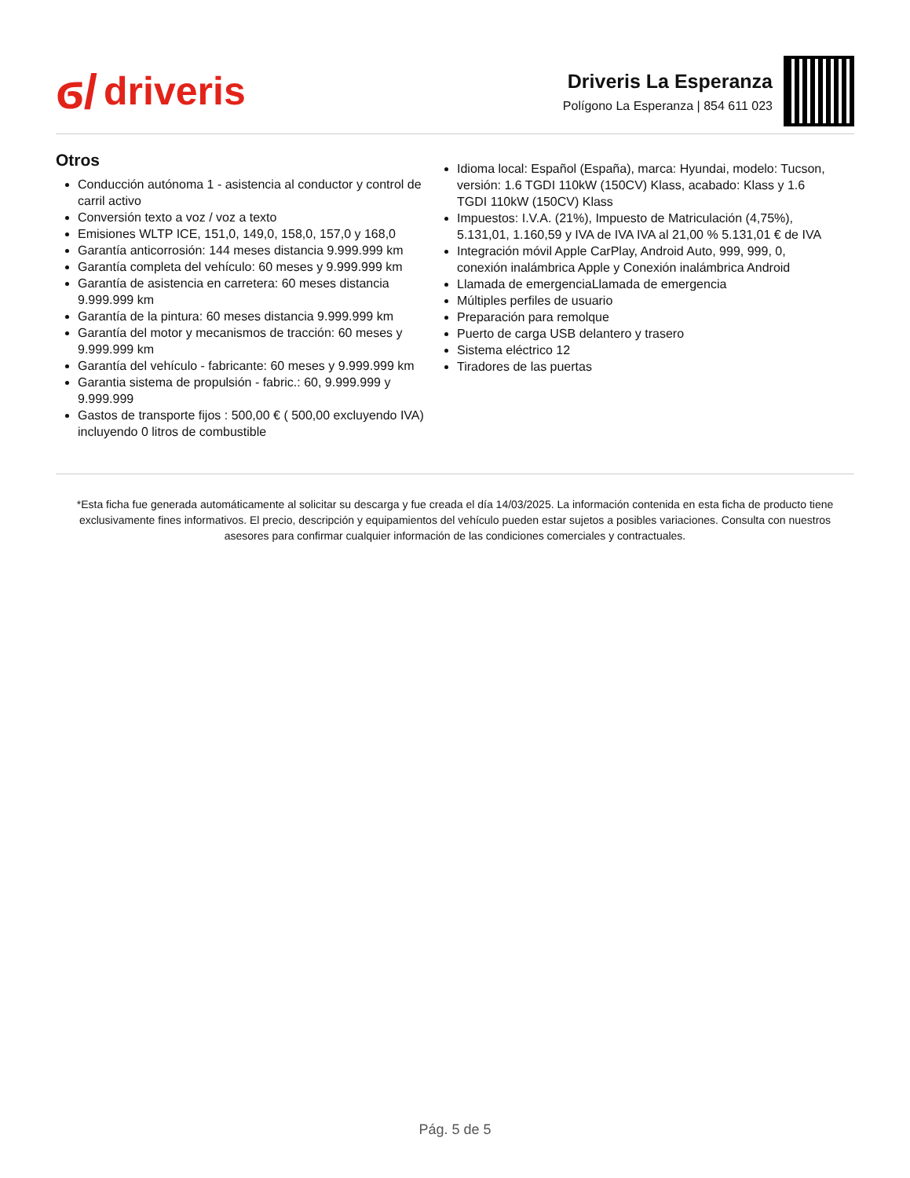ϭ/ driveris
Driveris La Esperanza
Polígono La Esperanza | 854 611 023
Otros
Conducción autónoma 1 - asistencia al conductor y control de carril activo
Conversión texto a voz / voz a texto
Emisiones WLTP ICE, 151,0, 149,0, 158,0, 157,0 y 168,0
Garantía anticorrosión: 144 meses distancia 9.999.999 km
Garantía completa del vehículo: 60 meses y 9.999.999 km
Garantía de asistencia en carretera: 60 meses distancia 9.999.999 km
Garantía de la pintura: 60 meses distancia 9.999.999 km
Garantía del motor y mecanismos de tracción: 60 meses y 9.999.999 km
Garantía del vehículo - fabricante: 60 meses y 9.999.999 km
Garantia sistema de propulsión - fabric.: 60, 9.999.999 y 9.999.999
Gastos de transporte fijos : 500,00 € ( 500,00 excluyendo IVA) incluyendo 0 litros de combustible
Idioma local: Español (España), marca: Hyundai, modelo: Tucson, versión: 1.6 TGDI 110kW (150CV) Klass, acabado: Klass y 1.6 TGDI 110kW (150CV) Klass
Impuestos: I.V.A. (21%), Impuesto de Matriculación (4,75%), 5.131,01, 1.160,59 y IVA de IVA IVA al 21,00 % 5.131,01 € de IVA
Integración móvil Apple CarPlay, Android Auto, 999, 999, 0, conexión inalámbrica Apple y Conexión inalámbrica Android
Llamada de emergenciaLlamada de emergencia
Múltiples perfiles de usuario
Preparación para remolque
Puerto de carga USB delantero y trasero
Sistema eléctrico 12
Tiradores de las puertas
*Esta ficha fue generada automáticamente al solicitar su descarga y fue creada el día 14/03/2025. La información contenida en esta ficha de producto tiene exclusivamente fines informativos. El precio, descripción y equipamientos del vehículo pueden estar sujetos a posibles variaciones. Consulta con nuestros asesores para confirmar cualquier información de las condiciones comerciales y contractuales.
Pág. 5 de 5